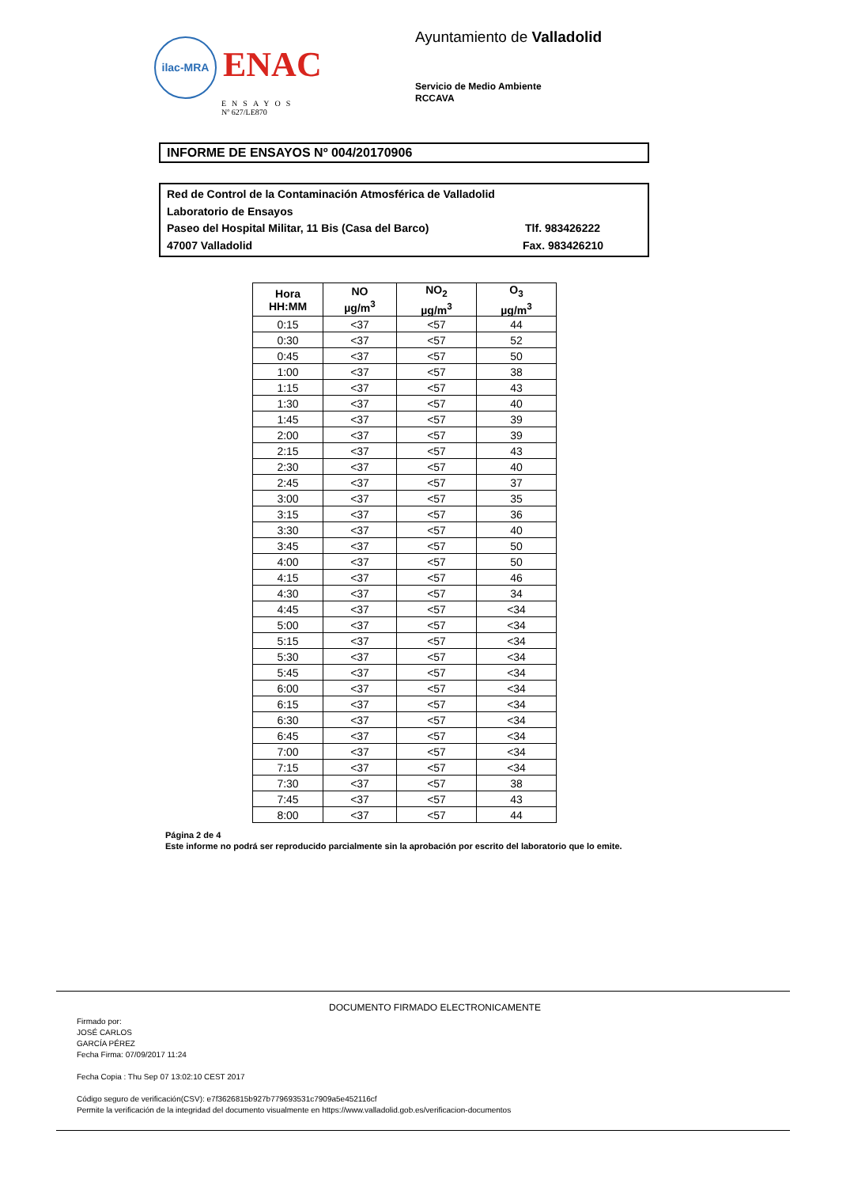ilac-MRA ENAC
ENSAYOS
Nº 627/LE870
Ayuntamiento de Valladolid
Servicio de Medio Ambiente
RCCAVA
INFORME DE ENSAYOS Nº 004/20170906
Red de Control de la Contaminación Atmosférica de Valladolid
Laboratorio de Ensayos
Paseo del Hospital Militar, 11 Bis (Casa del Barco) Tlf. 983426222
47007 Valladolid Fax. 983426210
| Hora HH:MM | NO µg/m<sup>3</sup> | NO<sub>2</sub> µg/m<sup>3</sup> | O<sub>3</sub> µg/m<sup>3</sup> |
| --- | --- | --- | --- |
| 0:15 | <37 | <57 | 44 |
| 0:30 | <37 | <57 | 52 |
| 0:45 | <37 | <57 | 50 |
| 1:00 | <37 | <57 | 38 |
| 1:15 | <37 | <57 | 43 |
| 1:30 | <37 | <57 | 40 |
| 1:45 | <37 | <57 | 39 |
| 2:00 | <37 | <57 | 39 |
| 2:15 | <37 | <57 | 43 |
| 2:30 | <37 | <57 | 40 |
| 2:45 | <37 | <57 | 37 |
| 3:00 | <37 | <57 | 35 |
| 3:15 | <37 | <57 | 36 |
| 3:30 | <37 | <57 | 40 |
| 3:45 | <37 | <57 | 50 |
| 4:00 | <37 | <57 | 50 |
| 4:15 | <37 | <57 | 46 |
| 4:30 | <37 | <57 | 34 |
| 4:45 | <37 | <57 | <34 |
| 5:00 | <37 | <57 | <34 |
| 5:15 | <37 | <57 | <34 |
| 5:30 | <37 | <57 | <34 |
| 5:45 | <37 | <57 | <34 |
| 6:00 | <37 | <57 | <34 |
| 6:15 | <37 | <57 | <34 |
| 6:30 | <37 | <57 | <34 |
| 6:45 | <37 | <57 | <34 |
| 7:00 | <37 | <57 | <34 |
| 7:15 | <37 | <57 | <34 |
| 7:30 | <37 | <57 | 38 |
| 7:45 | <37 | <57 | 43 |
| 8:00 | <37 | <57 | 44 |
Página 2 de 4
Este informe no podrá ser reproducido parcialmente sin la aprobación por escrito del laboratorio que lo emite.
DOCUMENTO FIRMADO ELECTRONICAMENTE
Firmado por:
JOSÉ CARLOS
GARCÍA PÉREZ
Fecha Firma: 07/09/2017 11:24
Fecha Copia : Thu Sep 07 13:02:10 CEST 2017
Código seguro de verificación(CSV): e7f3626815b927b779693531c7909a5e452116cf
Permite la verificación de la integridad del documento visualmente en https://www.valladolid.gob.es/verificacion-documentos